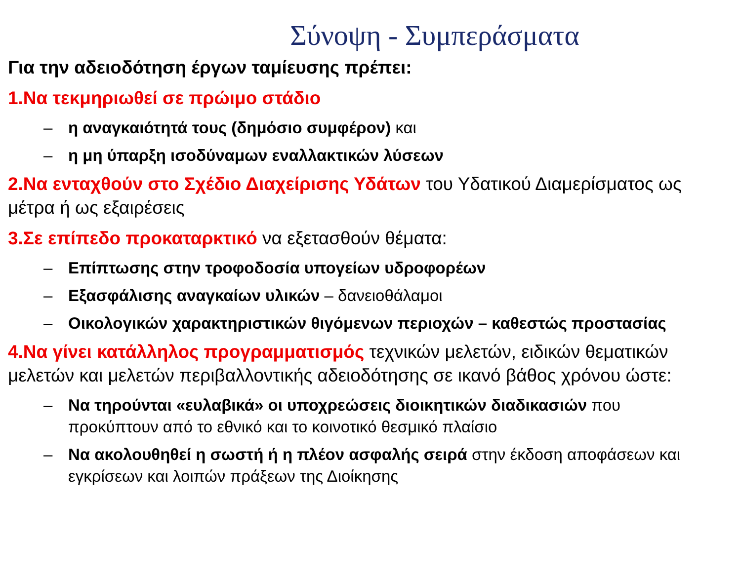Σύνοψη - Συμπεράσματα
Για την αδειοδότηση έργων ταμίευσης πρέπει:
1.Να τεκμηριωθεί σε πρώιμο στάδιο
– η αναγκαιότητά τους (δημόσιο συμφέρον) και
– η μη ύπαρξη ισοδύναμων εναλλακτικών λύσεων
2.Να ενταχθούν στο Σχέδιο Διαχείρισης Υδάτων του Υδατικού Διαμερίσματος ως μέτρα ή ως εξαιρέσεις
3.Σε επίπεδο προκαταρκτικό να εξετασθούν θέματα:
– Επίπτωσης στην τροφοδοσία υπογείων υδροφορέων
– Εξασφάλισης αναγκαίων υλικών – δανειοθάλαμοι
– Οικολογικών χαρακτηριστικών θιγόμενων περιοχών – καθεστώς προστασίας
4.Να γίνει κατάλληλος προγραμματισμός τεχνικών μελετών, ειδικών θεματικών μελετών και μελετών περιβαλλοντικής αδειοδότησης σε ικανό βάθος χρόνου ώστε:
– Να τηρούνται «ευλαβικά» οι υποχρεώσεις διοικητικών διαδικασιών που προκύπτουν από το εθνικό και το κοινοτικό θεσμικό πλαίσιο
– Να ακολουθηθεί η σωστή ή η πλέον ασφαλής σειρά στην έκδοση αποφάσεων και εγκρίσεων και λοιπών πράξεων της Διοίκησης